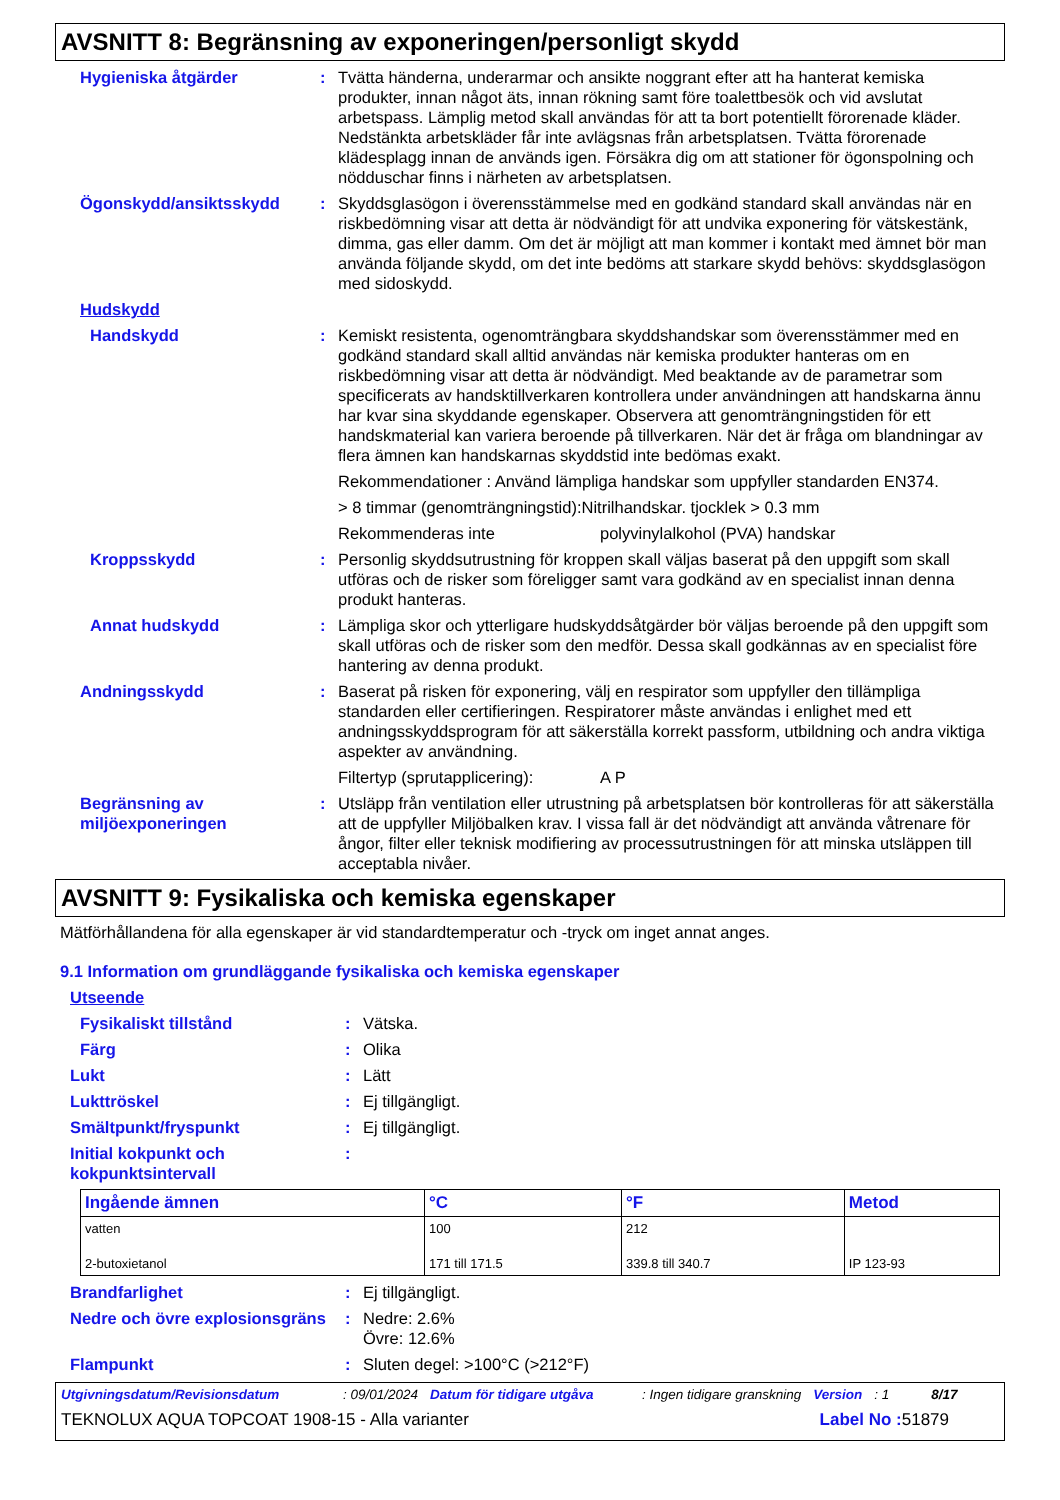AVSNITT 8: Begränsning av exponeringen/personligt skydd
Hygieniska åtgärder : Tvätta händerna, underarmar och ansikte noggrant efter att ha hanterat kemiska produkter, innan något äts, innan rökning samt före toalettbesök och vid avslutat arbetspass. Lämplig metod skall användas för att ta bort potentiellt förorenade kläder. Nedstänkta arbetskläder får inte avlägsnas från arbetsplatsen. Tvätta förorenade klädesplagg innan de används igen. Försäkra dig om att stationer för ögonspolning och nödduschar finns i närheten av arbetsplatsen.
Ögonskydd/ansiktsskydd : Skyddsglasögon i överensstämmelse med en godkänd standard skall användas när en riskbedömning visar att detta är nödvändigt för att undvika exponering för vätskestänk, dimma, gas eller damm. Om det är möjligt att man kommer i kontakt med ämnet bör man använda följande skydd, om det inte bedöms att starkare skydd behövs: skyddsglasögon med sidoskydd.
Hudskydd
Handskydd : Kemiskt resistenta, ogenomträngbara skyddshandskar som överensstämmer med en godkänd standard skall alltid användas när kemiska produkter hanteras om en riskbedömning visar att detta är nödvändigt. Med beaktande av de parametrar som specificerats av handsktillverkaren kontrollera under användningen att handskarna ännu har kvar sina skyddande egenskaper. Observera att genomträngningstiden för ett handskmaterial kan variera beroende på tillverkaren. När det är fråga om blandningar av flera ämnen kan handskarnas skyddstid inte bedömas exakt.
Rekommendationer : Använd lämpliga handskar som uppfyller standarden EN374.
> 8 timmar (genomträngningstid):Nitrilhandskar. tjocklek > 0.3 mm
Rekommenderas inte polyvinylalkohol (PVA) handskar
Kroppsskydd : Personlig skyddsutrustning för kroppen skall väljas baserat på den uppgift som skall utföras och de risker som föreligger samt vara godkänd av en specialist innan denna produkt hanteras.
Annat hudskydd : Lämpliga skor och ytterligare hudskyddsåtgärder bör väljas beroende på den uppgift som skall utföras och de risker som den medför. Dessa skall godkännas av en specialist före hantering av denna produkt.
Andningsskydd : Baserat på risken för exponering, välj en respirator som uppfyller den tillämpliga standarden eller certifieringen. Respiratorer måste användas i enlighet med ett andningsskyddsprogram för att säkerställa korrekt passform, utbildning och andra viktiga aspekter av användning.
Filtertyp (sprutapplicering): A P
Begränsning av miljöexponeringen
: Utsläpp från ventilation eller utrustning på arbetsplatsen bör kontrolleras för att säkerställa att de uppfyller Miljöbalken krav. I vissa fall är det nödvändigt att använda våtrenare för ångor, filter eller teknisk modifiering av processutrustningen för att minska utsläppen till acceptabla nivåer.
AVSNITT 9: Fysikaliska och kemiska egenskaper
Mätförhållandena för alla egenskaper är vid standardtemperatur och -tryck om inget annat anges.
9.1 Information om grundläggande fysikaliska och kemiska egenskaper
Utseende
Fysikaliskt tillstånd : Vätska.
Färg : Olika
Lukt : Lätt
Lukttröskel : Ej tillgängligt.
Smältpunkt/fryspunkt : Ej tillgängligt.
Initial kokpunkt och kokpunktsintervall
:
| Ingående ämnen | °C | °F | Metod |
| --- | --- | --- | --- |
| vatten | 100 | 212 | |
| 2-butoxietanol | 171 till 171.5 | 339.8 till 340.7 | IP 123-93 |
Brandfarlighet : Ej tillgängligt.
Nedre och övre explosionsgräns
: Nedre: 2.6%
Övre: 12.6%
Flampunkt : Sluten degel: >100°C (>212°F)
Utgivningsdatum/Revisionsdatum: 09/01/2024 Datum för tidigare utgåva: Ingen tidigare granskning Version: 1 8/17
TEKNOLUX AQUA TOPCOAT 1908-15 - Alla varianter Label No : 51879